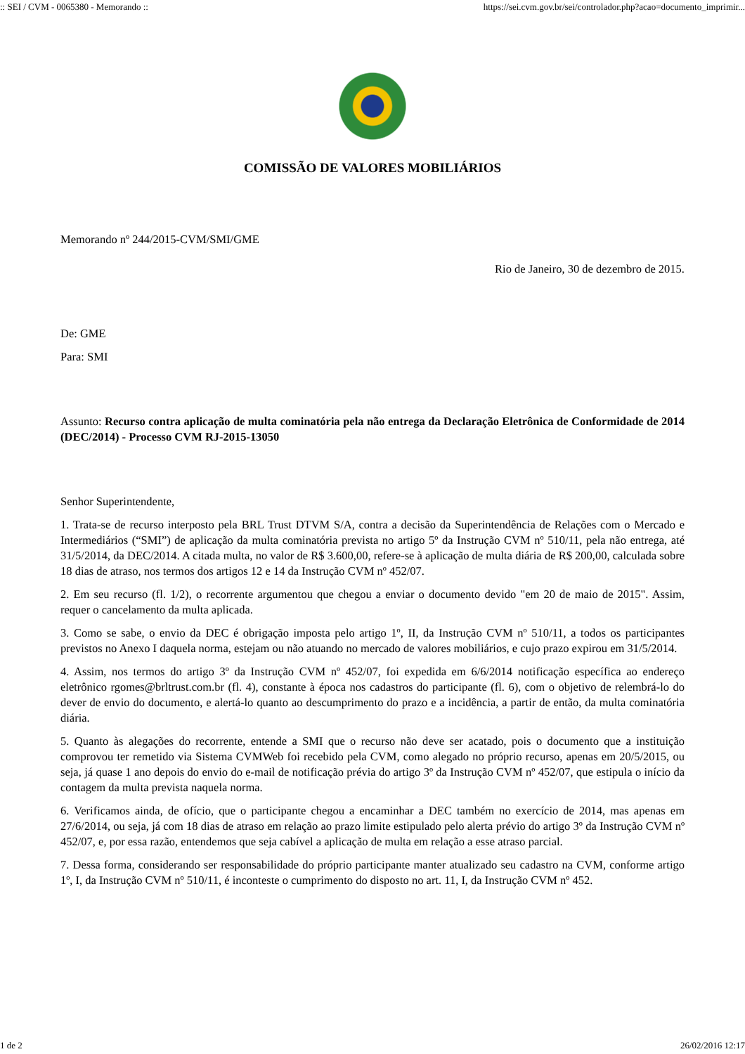:: SEI / CVM - 0065380 - Memorando :: https://sei.cvm.gov.br/sei/controlador.php?acao=documento_imprimir...
COMISSÃO DE VALORES MOBILIÁRIOS
Memorando nº 244/2015-CVM/SMI/GME
Rio de Janeiro, 30 de dezembro de 2015.
De: GME
Para: SMI
Assunto: Recurso contra aplicação de multa cominatória pela não entrega da Declaração Eletrônica de Conformidade de 2014 (DEC/2014) - Processo CVM RJ-2015-13050
Senhor Superintendente,
1. Trata-se de recurso interposto pela BRL Trust DTVM S/A, contra a decisão da Superintendência de Relações com o Mercado e Intermediários (“SMI”) de aplicação da multa cominatória prevista no artigo 5º da Instrução CVM nº 510/11, pela não entrega, até 31/5/2014, da DEC/2014. A citada multa, no valor de R$ 3.600,00, refere-se à aplicação de multa diária de R$ 200,00, calculada sobre 18 dias de atraso, nos termos dos artigos 12 e 14 da Instrução CVM nº 452/07.
2. Em seu recurso (fl. 1/2), o recorrente argumentou que chegou a enviar o documento devido "em 20 de maio de 2015". Assim, requer o cancelamento da multa aplicada.
3. Como se sabe, o envio da DEC é obrigação imposta pelo artigo 1º, II, da Instrução CVM nº 510/11, a todos os participantes previstos no Anexo I daquela norma, estejam ou não atuando no mercado de valores mobiliários, e cujo prazo expirou em 31/5/2014.
4. Assim, nos termos do artigo 3º da Instrução CVM nº 452/07, foi expedida em 6/6/2014 notificação específica ao endereço eletrônico rgomes@brltrust.com.br (fl. 4), constante à época nos cadastros do participante (fl. 6), com o objetivo de relembrá-lo do dever de envio do documento, e alertá-lo quanto ao descumprimento do prazo e a incidência, a partir de então, da multa cominatória diária.
5. Quanto às alegações do recorrente, entende a SMI que o recurso não deve ser acatado, pois o documento que a instituição comprovou ter remetido via Sistema CVMWeb foi recebido pela CVM, como alegado no próprio recurso, apenas em 20/5/2015, ou seja, já quase 1 ano depois do envio do e-mail de notificação prévia do artigo 3º da Instrução CVM nº 452/07, que estipula o início da contagem da multa prevista naquela norma.
6. Verificamos ainda, de ofício, que o participante chegou a encaminhar a DEC também no exercício de 2014, mas apenas em 27/6/2014, ou seja, já com 18 dias de atraso em relação ao prazo limite estipulado pelo alerta prévio do artigo 3º da Instrução CVM nº 452/07, e, por essa razão, entendemos que seja cabível a aplicação de multa em relação a esse atraso parcial.
7. Dessa forma, considerando ser responsabilidade do próprio participante manter atualizado seu cadastro na CVM, conforme artigo 1º, I, da Instrução CVM nº 510/11, é inconteste o cumprimento do disposto no art. 11, I, da Instrução CVM nº 452.
1 de 2 26/02/2016 12:17